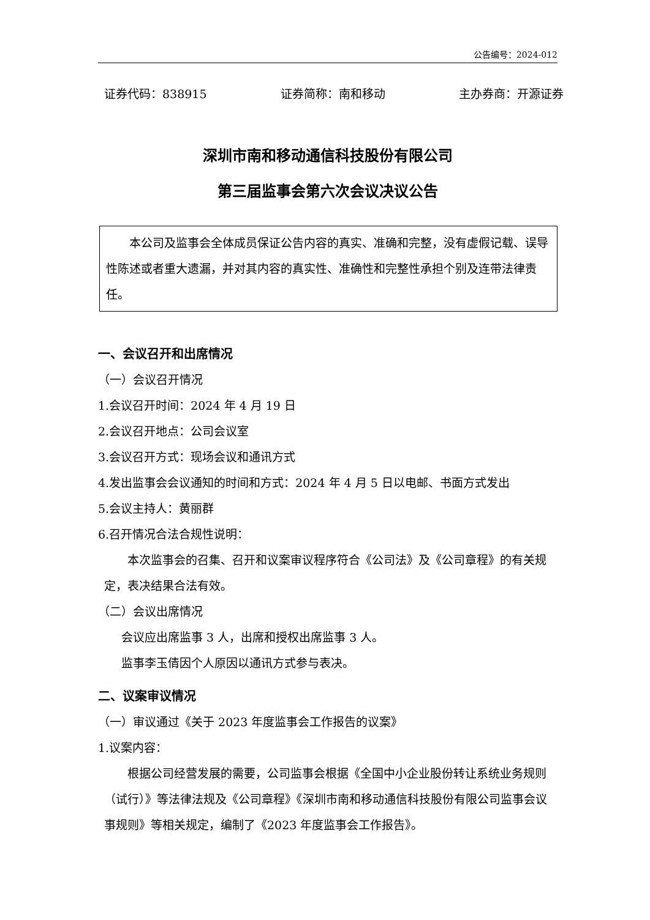公告编号：2024-012
证券代码：838915 证券简称：南和移动 主办券商：开源证券
深圳市南和移动通信科技股份有限公司
第三届监事会第六次会议决议公告
本公司及监事会全体成员保证公告内容的真实、准确和完整，没有虚假记载、误导性陈述或者重大遗漏，并对其内容的真实性、准确性和完整性承担个别及连带法律责任。
一、会议召开和出席情况
（一）会议召开情况
1.会议召开时间：2024 年 4 月 19 日
2.会议召开地点：公司会议室
3.会议召开方式：现场会议和通讯方式
4.发出监事会会议通知的时间和方式：2024 年 4 月 5 日以电邮、书面方式发出
5.会议主持人：黄丽群
6.召开情况合法合规性说明：
本次监事会的召集、召开和议案审议程序符合《公司法》及《公司章程》的有关规定，表决结果合法有效。
（二）会议出席情况
会议应出席监事 3 人，出席和授权出席监事 3 人。
监事李玉倩因个人原因以通讯方式参与表决。
二、议案审议情况
（一）审议通过《关于 2023 年度监事会工作报告的议案》
1.议案内容：
根据公司经营发展的需要，公司监事会根据《全国中小企业股份转让系统业务规则（试行）》等法律法规及《公司章程》《深圳市南和移动通信科技股份有限公司监事会议事规则》等相关规定，编制了《2023 年度监事会工作报告》。